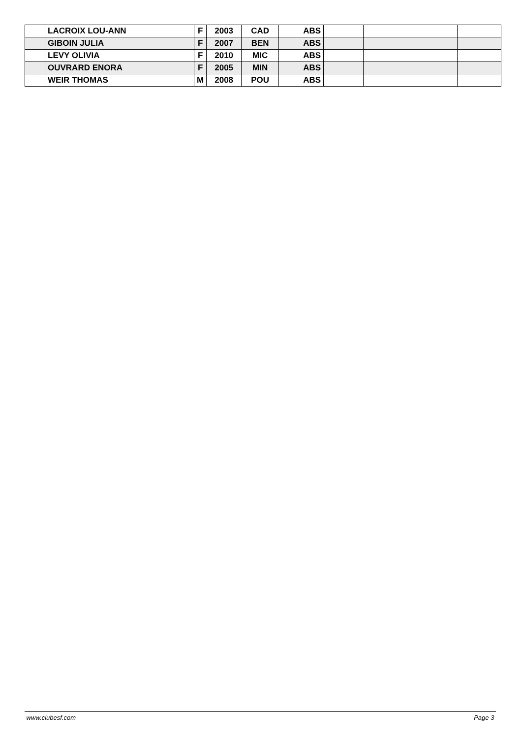| | LACROIX LOU-ANN | F | 2003 | CAD | ABS | | | |
| | GIBOIN JULIA | F | 2007 | BEN | ABS | | | |
| | LEVY OLIVIA | F | 2010 | MIC | ABS | | | |
| | OUVRARD ENORA | F | 2005 | MIN | ABS | | | |
| | WEIR THOMAS | M | 2008 | POU | ABS | | | |
www.clubesf.com Page 3